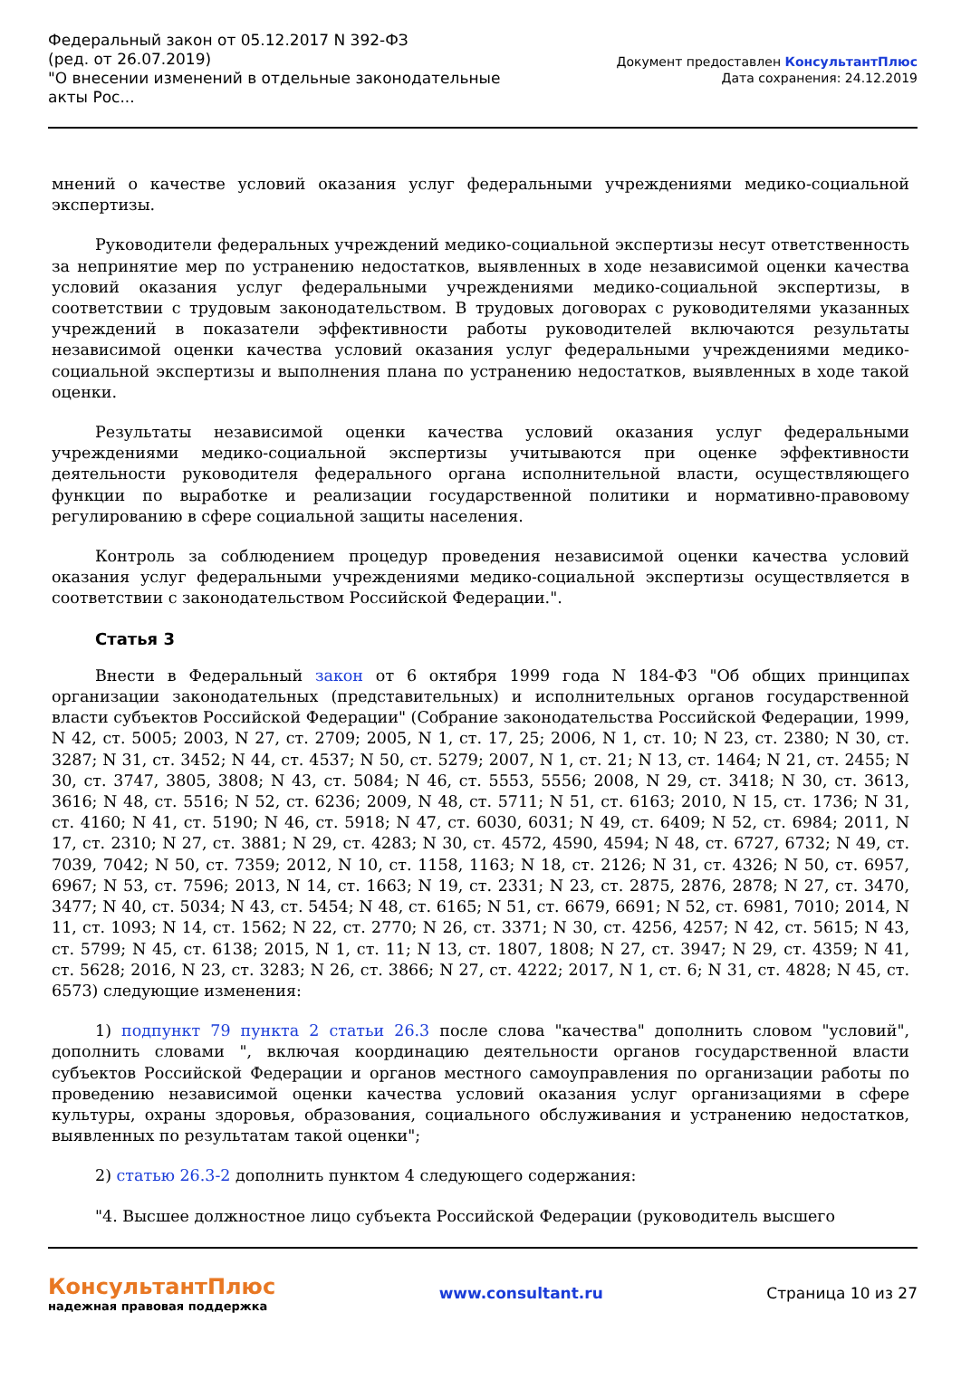Федеральный закон от 05.12.2017 N 392-ФЗ
(ред. от 26.07.2019)
"О внесении изменений в отдельные законодательные акты Рос...
Документ предоставлен КонсультантПлюс
Дата сохранения: 24.12.2019
мнений о качестве условий оказания услуг федеральными учреждениями медико-социальной экспертизы.
Руководители федеральных учреждений медико-социальной экспертизы несут ответственность за непринятие мер по устранению недостатков, выявленных в ходе независимой оценки качества условий оказания услуг федеральными учреждениями медико-социальной экспертизы, в соответствии с трудовым законодательством. В трудовых договорах с руководителями указанных учреждений в показатели эффективности работы руководителей включаются результаты независимой оценки качества условий оказания услуг федеральными учреждениями медико-социальной экспертизы и выполнения плана по устранению недостатков, выявленных в ходе такой оценки.
Результаты независимой оценки качества условий оказания услуг федеральными учреждениями медико-социальной экспертизы учитываются при оценке эффективности деятельности руководителя федерального органа исполнительной власти, осуществляющего функции по выработке и реализации государственной политики и нормативно-правовому регулированию в сфере социальной защиты населения.
Контроль за соблюдением процедур проведения независимой оценки качества условий оказания услуг федеральными учреждениями медико-социальной экспертизы осуществляется в соответствии с законодательством Российской Федерации.".
Статья 3
Внести в Федеральный закон от 6 октября 1999 года N 184-ФЗ "Об общих принципах организации законодательных (представительных) и исполнительных органов государственной власти субъектов Российской Федерации" (Собрание законодательства Российской Федерации, 1999, N 42, ст. 5005; 2003, N 27, ст. 2709; 2005, N 1, ст. 17, 25; 2006, N 1, ст. 10; N 23, ст. 2380; N 30, ст. 3287; N 31, ст. 3452; N 44, ст. 4537; N 50, ст. 5279; 2007, N 1, ст. 21; N 13, ст. 1464; N 21, ст. 2455; N 30, ст. 3747, 3805, 3808; N 43, ст. 5084; N 46, ст. 5553, 5556; 2008, N 29, ст. 3418; N 30, ст. 3613, 3616; N 48, ст. 5516; N 52, ст. 6236; 2009, N 48, ст. 5711; N 51, ст. 6163; 2010, N 15, ст. 1736; N 31, ст. 4160; N 41, ст. 5190; N 46, ст. 5918; N 47, ст. 6030, 6031; N 49, ст. 6409; N 52, ст. 6984; 2011, N 17, ст. 2310; N 27, ст. 3881; N 29, ст. 4283; N 30, ст. 4572, 4590, 4594; N 48, ст. 6727, 6732; N 49, ст. 7039, 7042; N 50, ст. 7359; 2012, N 10, ст. 1158, 1163; N 18, ст. 2126; N 31, ст. 4326; N 50, ст. 6957, 6967; N 53, ст. 7596; 2013, N 14, ст. 1663; N 19, ст. 2331; N 23, ст. 2875, 2876, 2878; N 27, ст. 3470, 3477; N 40, ст. 5034; N 43, ст. 5454; N 48, ст. 6165; N 51, ст. 6679, 6691; N 52, ст. 6981, 7010; 2014, N 11, ст. 1093; N 14, ст. 1562; N 22, ст. 2770; N 26, ст. 3371; N 30, ст. 4256, 4257; N 42, ст. 5615; N 43, ст. 5799; N 45, ст. 6138; 2015, N 1, ст. 11; N 13, ст. 1807, 1808; N 27, ст. 3947; N 29, ст. 4359; N 41, ст. 5628; 2016, N 23, ст. 3283; N 26, ст. 3866; N 27, ст. 4222; 2017, N 1, ст. 6; N 31, ст. 4828; N 45, ст. 6573) следующие изменения:
1) подпункт 79 пункта 2 статьи 26.3 после слова "качества" дополнить словом "условий", дополнить словами ", включая координацию деятельности органов государственной власти субъектов Российской Федерации и органов местного самоуправления по организации работы по проведению независимой оценки качества условий оказания услуг организациями в сфере культуры, охраны здоровья, образования, социального обслуживания и устранению недостатков, выявленных по результатам такой оценки";
2) статью 26.3-2 дополнить пунктом 4 следующего содержания:
"4. Высшее должностное лицо субъекта Российской Федерации (руководитель высшего
КонсультантПлюс
надежная правовая поддержка
www.consultant.ru Страница 10 из 27